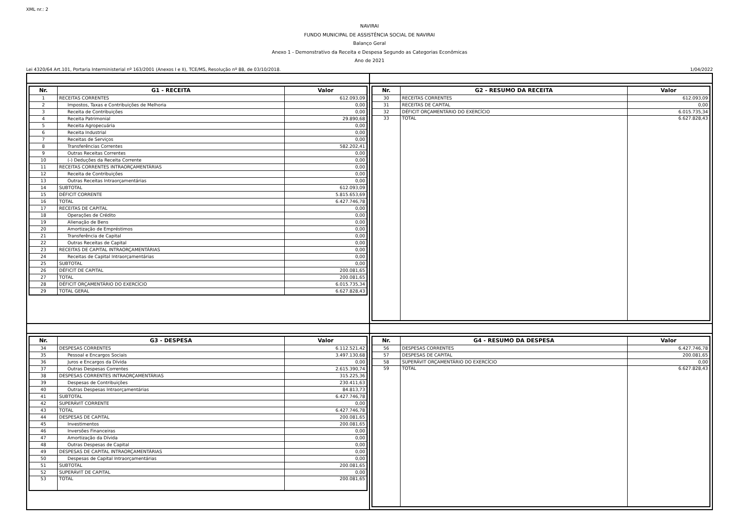XML nr.: 2
NAVIRAI
FUNDO MUNICIPAL DE ASSISTÊNCIA SOCIAL DE NAVIRAI
Balanço Geral
Anexo 1 - Demonstrativo da Receita e Despesa Segundo as Categorias Econômicas
Ano de 2021
Lei 4320/64 Art.101, Portaria Interministerial nº 163/2001 (Anexos I e II), TCE/MS, Resolução nº 88, de 03/10/2018. 1/04/2022
| Nr. | G1 - RECEITA | Valor |
| --- | --- | --- |
| 1 | RECEITAS CORRENTES | 612.093,09 |
| 2 | Impostos, Taxas e Contribuições de Melhoria | 0,00 |
| 3 | Receita de Contribuições | 0,00 |
| 4 | Receita Patrimonial | 29.890,68 |
| 5 | Receita Agropecuária | 0,00 |
| 6 | Receita Industrial | 0,00 |
| 7 | Receitas de Serviços | 0,00 |
| 8 | Transferências Correntes | 582.202,41 |
| 9 | Outras Receitas Correntes | 0,00 |
| 10 | (-) Deduções da Receita Corrente | 0,00 |
| 11 | RECEITAS CORRENTES INTRAORÇAMENTÁRIAS | 0,00 |
| 12 | Receita de Contribuições | 0,00 |
| 13 | Outras Receitas Intraorçamentárias | 0,00 |
| 14 | SUBTOTAL | 612.093,09 |
| 15 | DÉFICIT CORRENTE | 5.815.653,69 |
| 16 | TOTAL | 6.427.746,78 |
| 17 | RECEITAS DE CAPITAL | 0,00 |
| 18 | Operações de Crédito | 0,00 |
| 19 | Alienação de Bens | 0,00 |
| 20 | Amortização de Empréstimos | 0,00 |
| 21 | Transferência de Capital | 0,00 |
| 22 | Outras Receitas de Capital | 0,00 |
| 23 | RECEITAS DE CAPITAL INTRAORÇAMENTÁRIAS | 0,00 |
| 24 | Receitas de Capital Intraorçamentárias | 0,00 |
| 25 | SUBTOTAL | 0,00 |
| 26 | DÉFICIT DE CAPITAL | 200.081,65 |
| 27 | TOTAL | 200.081,65 |
| 28 | DÉFICIT ORÇAMENTÁRIO DO EXERCÍCIO | 6.015.735,34 |
| 29 | TOTAL GERAL | 6.627.828,43 |
| Nr. | G2 - RESUMO DA RECEITA | Valor |
| --- | --- | --- |
| 30 | RECEITAS CORRENTES | 612.093,09 |
| 31 | RECEITAS DE CAPITAL | 0,00 |
| 32 | DÉFICIT ORÇAMENTÁRIO DO EXERCÍCIO | 6.015.735,34 |
| 33 | TOTAL | 6.627.828,43 |
| Nr. | G3 - DESPESA | Valor |
| --- | --- | --- |
| 34 | DESPESAS CORRENTES | 6.112.521,42 |
| 35 | Pessoal e Encargos Sociais | 3.497.130,68 |
| 36 | Juros e Encargos da Dívida | 0,00 |
| 37 | Outras Despesas Correntes | 2.615.390,74 |
| 38 | DESPESAS CORRENTES INTRAORÇAMENTÁRIAS | 315.225,36 |
| 39 | Despesas de Contribuições | 230.411,63 |
| 40 | Outras Despesas Intraorçamentárias | 84.813,73 |
| 41 | SUBTOTAL | 6.427.746,78 |
| 42 | SUPERÁVIT CORRENTE | 0,00 |
| 43 | TOTAL | 6.427.746,78 |
| 44 | DESPESAS DE CAPITAL | 200.081,65 |
| 45 | Investimentos | 200.081,65 |
| 46 | Inversões Financeiras | 0,00 |
| 47 | Amortização da Dívida | 0,00 |
| 48 | Outras Despesas de Capital | 0,00 |
| 49 | DESPESAS DE CAPITAL INTRAORÇAMENTÁRIAS | 0,00 |
| 50 | Despesas de Capital Intraorçamentárias | 0,00 |
| 51 | SUBTOTAL | 200.081,65 |
| 52 | SUPERÁVIT DE CAPITAL | 0,00 |
| 53 | TOTAL | 200.081,65 |
| Nr. | G4 - RESUMO DA DESPESA | Valor |
| --- | --- | --- |
| 56 | DESPESAS CORRENTES | 6.427.746,78 |
| 57 | DESPESAS DE CAPITAL | 200.081,65 |
| 58 | SUPERÁVIT ORÇAMENTÁRIO DO EXERCÍCIO | 0,00 |
| 59 | TOTAL | 6.627.828,43 |